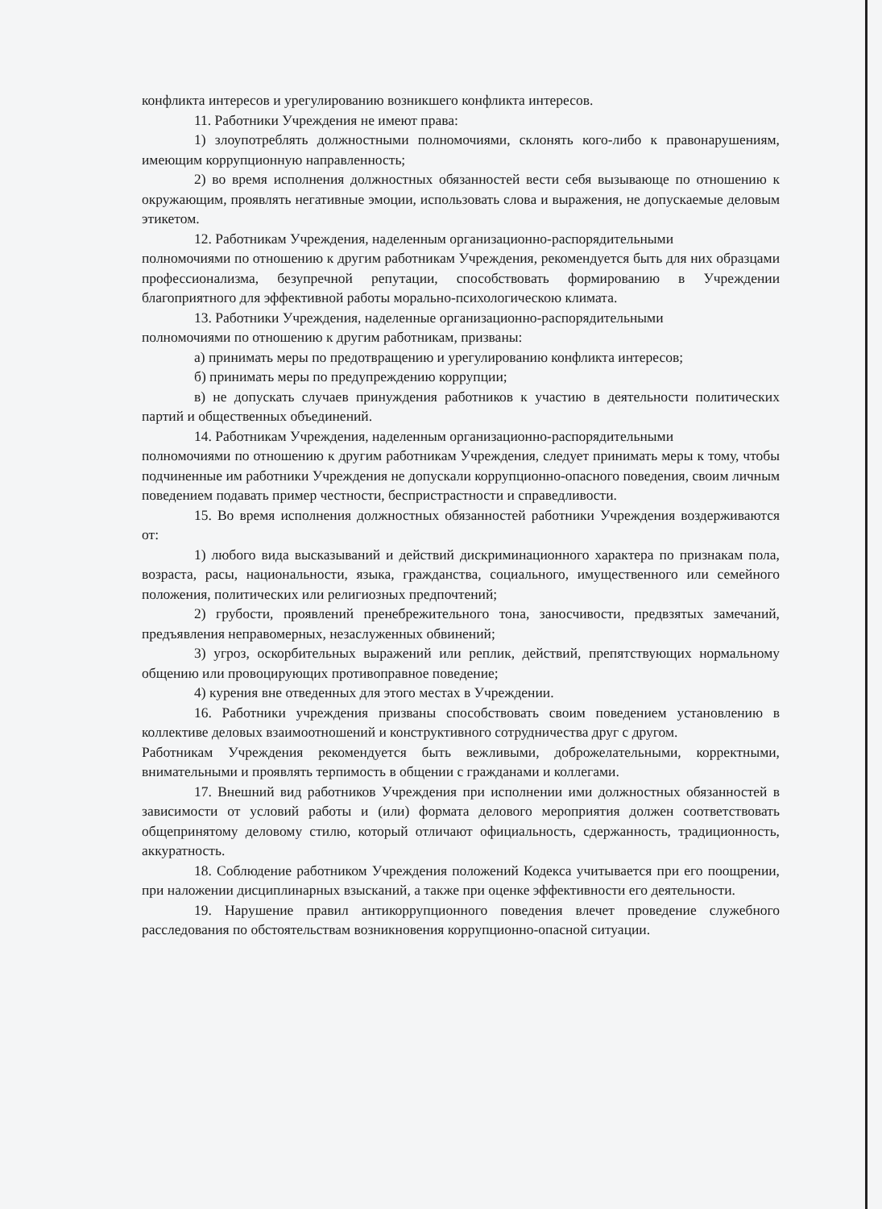конфликта интересов и урегулированию возникшего конфликта интересов.
11. Работники Учреждения не имеют права:
1) злоупотреблять должностными полномочиями, склонять кого-либо к правонарушениям, имеющим коррупционную направленность;
2) во время исполнения должностных обязанностей вести себя вызывающе по отношению к окружающим, проявлять негативные эмоции, использовать слова и выражения, не допускаемые деловым этикетом.
12. Работникам Учреждения, наделенным организационно-распорядительными
полномочиями по отношению к другим работникам Учреждения, рекомендуется быть для них образцами профессионализма, безупречной репутации, способствовать формированию в Учреждении благоприятного для эффективной работы морально-психологическою климата.
13. Работники Учреждения, наделенные организационно-распорядительными
полномочиями по отношению к другим работникам, призваны:
а) принимать меры по предотвращению и урегулированию конфликта интересов;
б) принимать меры по предупреждению коррупции;
в) не допускать случаев принуждения работников к участию в деятельности политических партий и общественных объединений.
14. Работникам Учреждения, наделенным организационно-распорядительными
полномочиями по отношению к другим работникам Учреждения, следует принимать меры к тому, чтобы подчиненные им работники Учреждения не допускали коррупционно-опасного поведения, своим личным поведением подавать пример честности, беспристрастности и справедливости.
15. Во время исполнения должностных обязанностей работники Учреждения воздерживаются от:
1) любого вида высказываний и действий дискриминационного характера по признакам пола, возраста, расы, национальности, языка, гражданства, социального, имущественного или семейного положения, политических или религиозных предпочтений;
2) грубости, проявлений пренебрежительного тона, заносчивости, предвзятых замечаний, предъявления неправомерных, незаслуженных обвинений;
3) угроз, оскорбительных выражений или реплик, действий, препятствующих нормальному общению или провоцирующих противоправное поведение;
4) курения вне отведенных для этого местах в Учреждении.
16. Работники учреждения призваны способствовать своим поведением установлению в коллективе деловых взаимоотношений и конструктивного сотрудничества друг с другом.
Работникам Учреждения рекомендуется быть вежливыми, доброжелательными, корректными, внимательными и проявлять терпимость в общении с гражданами и коллегами.
17. Внешний вид работников Учреждения при исполнении ими должностных обязанностей в зависимости от условий работы и (или) формата делового мероприятия должен соответствовать общепринятому деловому стилю, который отличают официальность, сдержанность, традиционность, аккуратность.
18. Соблюдение работником Учреждения положений Кодекса учитывается при его поощрении, при наложении дисциплинарных взысканий, а также при оценке эффективности его деятельности.
19. Нарушение правил антикоррупционного поведения влечет проведение служебного расследования по обстоятельствам возникновения коррупционно-опасной ситуации.